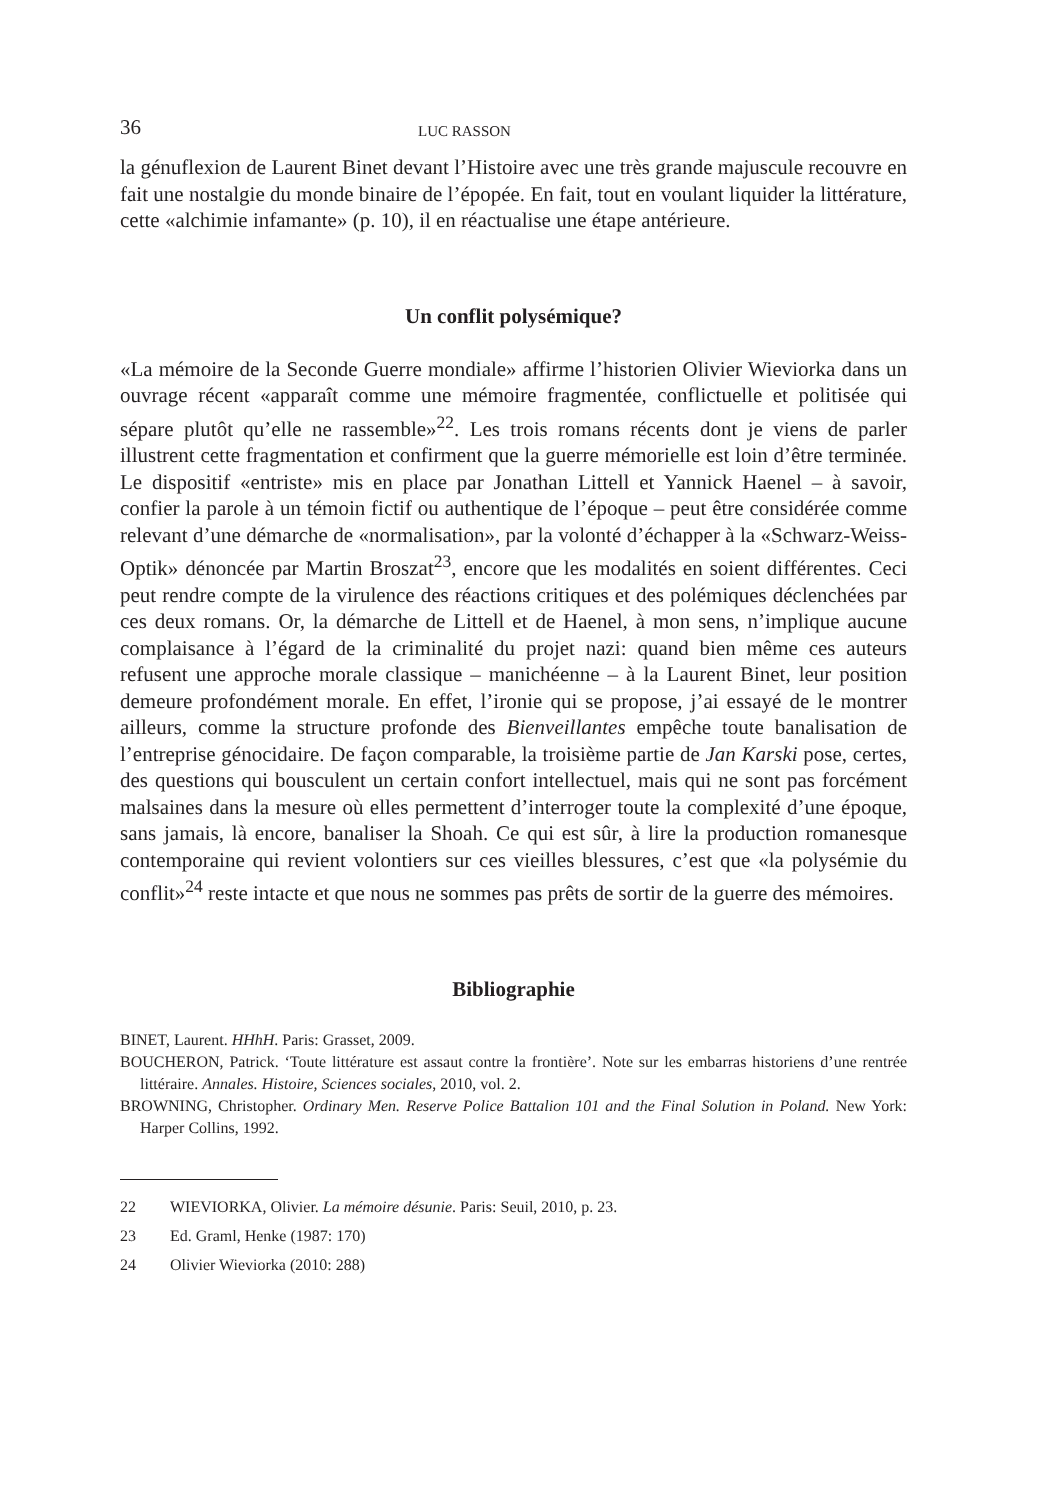36 LUC RASSON
la génuflexion de Laurent Binet devant l’Histoire avec une très grande majuscule recouvre en fait une nostalgie du monde binaire de l’épopée. En fait, tout en voulant liquider la littérature, cette «alchimie infamante» (p. 10), il en réactualise une étape antérieure.
Un conflit polysémique?
«La mémoire de la Seconde Guerre mondiale» affirme l’historien Olivier Wieviorka dans un ouvrage récent «apparaît comme une mémoire fragmentée, conflictuelle et politisée qui sépare plutôt qu’elle ne rassemble»<sup>22</sup>. Les trois romans récents dont je viens de parler illustrent cette fragmentation et confirment que la guerre mémorielle est loin d’être terminée. Le dispositif «entriste» mis en place par Jonathan Littell et Yannick Haenel – à savoir, confier la parole à un témoin fictif ou authentique de l’époque – peut être considérée comme relevant d’une démarche de «normalisation», par la volonté d’échapper à la «Schwarz-Weiss-Optik» dénoncée par Martin Broszat<sup>23</sup>, encore que les modalités en soient différentes. Ceci peut rendre compte de la virulence des réactions critiques et des polémiques déclenchées par ces deux romans. Or, la démarche de Littell et de Haenel, à mon sens, n’implique aucune complaisance à l’égard de la criminalité du projet nazi: quand bien même ces auteurs refusent une approche morale classique – manichéenne – à la Laurent Binet, leur position demeure profondément morale. En effet, l’ironie qui se propose, j’ai essayé de le montrer ailleurs, comme la structure profonde des Bienveillantes empêche toute banalisation de l’entreprise génocidaire. De façon comparable, la troisième partie de Jan Karski pose, certes, des questions qui bousculent un certain confort intellectuel, mais qui ne sont pas forcément malsaines dans la mesure où elles permettent d’interroger toute la complexité d’une époque, sans jamais, là encore, banaliser la Shoah. Ce qui est sûr, à lire la production romanesque contemporaine qui revient volontiers sur ces vieilles blessures, c’est que «la polysémie du conflit»<sup>24</sup> reste intacte et que nous ne sommes pas prêts de sortir de la guerre des mémoires.
Bibliographie
BINET, Laurent. HHhH. Paris: Grasset, 2009.
BOUCHERON, Patrick. ‘Toute littérature est assaut contre la frontière’. Note sur les embarras historiens d’une rentrée littéraire. Annales. Histoire, Sciences sociales, 2010, vol. 2.
BROWNING, Christopher. Ordinary Men. Reserve Police Battalion 101 and the Final Solution in Poland. New York: Harper Collins, 1992.
22 WIEVIORKA, Olivier. La mémoire désunie. Paris: Seuil, 2010, p. 23.
23 Ed. Graml, Henke (1987: 170)
24 Olivier Wieviorka (2010: 288)